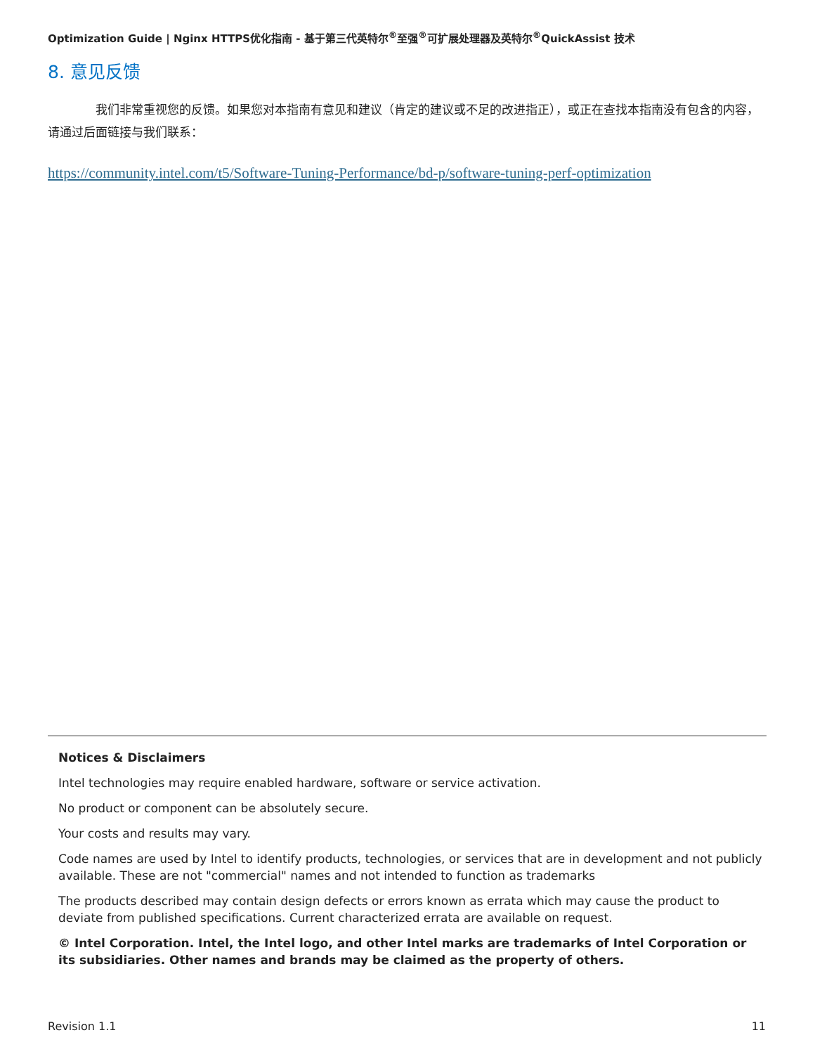Optimization Guide | Nginx HTTPS优化指南 - 基于第三代英特尔<sup>®</sup>至强<sup>®</sup>可扩展处理器及英特尔<sup>®</sup>QuickAssist 技术
8. 意见反馈
我们非常重视您的反馈。如果您对本指南有意见和建议（肯定的建议或不足的改进指正），或正在查找本指南没有包含的内容，请通过后面链接与我们联系：
https://community.intel.com/t5/Software-Tuning-Performance/bd-p/software-tuning-perf-optimization
Notices & Disclaimers
Intel technologies may require enabled hardware, software or service activation.
No product or component can be absolutely secure.
Your costs and results may vary.
Code names are used by Intel to identify products, technologies, or services that are in development and not publicly available. These are not "commercial" names and not intended to function as trademarks
The products described may contain design defects or errors known as errata which may cause the product to deviate from published specifications. Current characterized errata are available on request.
© Intel Corporation. Intel, the Intel logo, and other Intel marks are trademarks of Intel Corporation or its subsidiaries. Other names and brands may be claimed as the property of others.
Revision 1.1 11